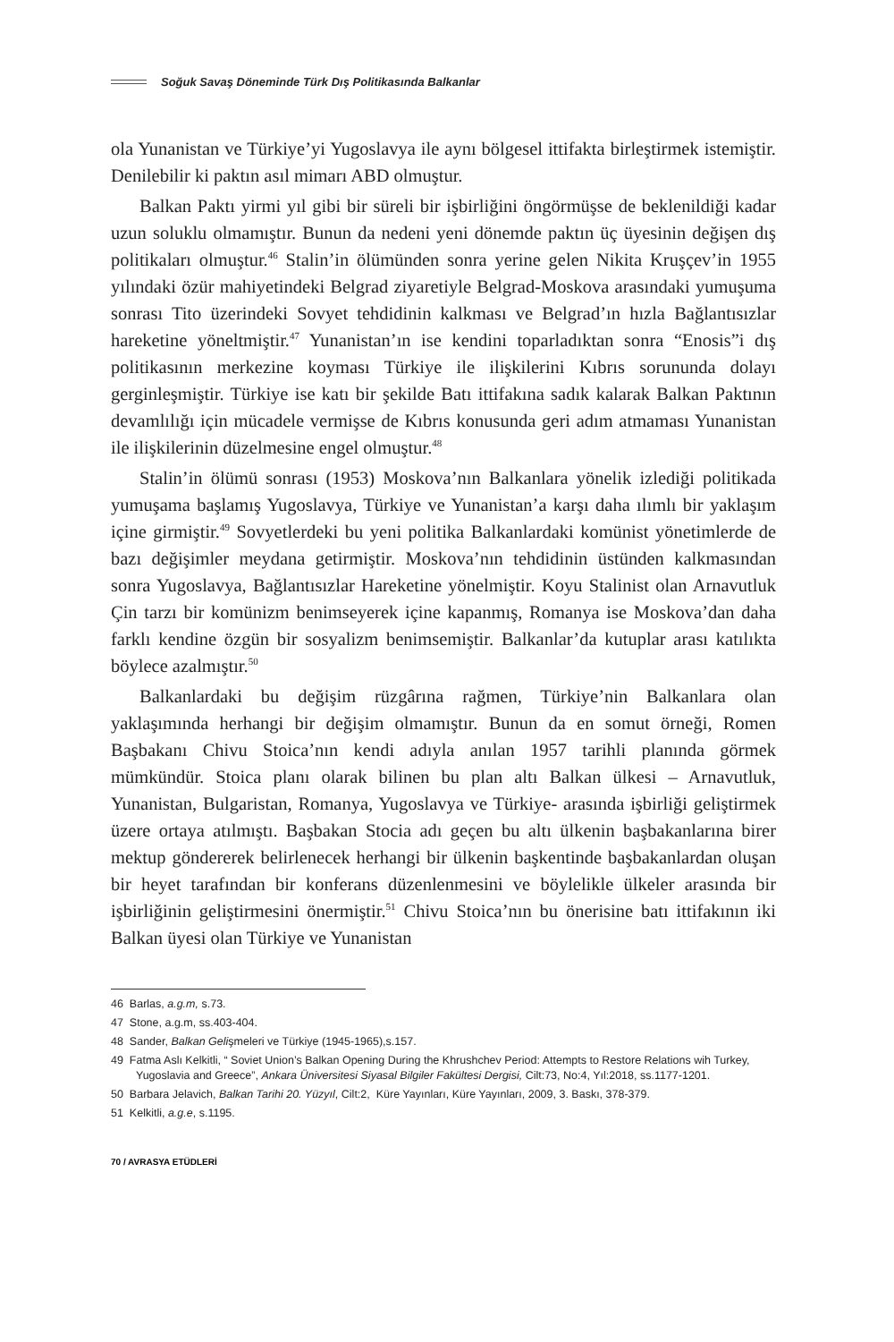Soğuk Savaş Döneminde Türk Dış Politikasında Balkanlar
ola Yunanistan ve Türkiye’yi Yugoslavya ile aynı bölgesel ittifakta birleştirmek istemiştir. Denilebilir ki paktın asıl mimarı ABD olmuştur.
Balkan Paktı yirmi yıl gibi bir süreli bir işbirliğini öngörmüşse de beklenildiği kadar uzun soluklu olmamıştır. Bunun da nedeni yeni dönemde paktın üç üyesinin değişen dış politikaları olmuştur.<sup>46</sup> Stalin’in ölümünden sonra yerine gelen Nikita Kruşçev’in 1955 yılındaki özür mahiyetindeki Belgrad ziyaretiyle Belgrad-Moskova arasındaki yumuşuma sonrası Tito üzerindeki Sovyet tehdidinin kalkması ve Belgrad’ın hızla Bağlantısızlar hareketine yöneltmiştir.<sup>47</sup> Yunanistan’ın ise kendini toparladıktan sonra “Enosis”i dış politikasının merkezine koyması Türkiye ile ilişkilerini Kıbrıs sorununda dolayı gerginleşmiştir. Türkiye ise katı bir şekilde Batı ittifakına sadık kalarak Balkan Paktının devamlılığı için mücadele vermişse de Kıbrıs konusunda geri adım atmaması Yunanistan ile ilişkilerinin düzelmesine engel olmuştur.<sup>48</sup>
Stalin’in ölümü sonrası (1953) Moskova’nın Balkanlara yönelik izlediği politikada yumuşama başlamış Yugoslavya, Türkiye ve Yunanistan’a karşı daha ılımlı bir yaklaşım içine girmiştir.<sup>49</sup> Sovyetlerdeki bu yeni politika Balkanlardaki komünist yönetimlerde de bazı değişimler meydana getirmiştir. Moskova’nın tehdidinin üstünden kalkmasından sonra Yugoslavya, Bağlantısızlar Hareketine yönelmiştir. Koyu Stalinist olan Arnavutluk Çin tarzı bir komünizm benimseyerek içine kapanmış, Romanya ise Moskova’dan daha farklı kendine özgün bir sosyalizm benimsemiştir. Balkanlar’da kutuplar arası katılıkta böylece azalmıştır.<sup>50</sup>
Balkanlardaki bu değişim rüzgârına rağmen, Türkiye’nin Balkanlara olan yaklaşımında herhangi bir değişim olmamıştır. Bunun da en somut örneği, Romen Başbakanı Chivu Stoica’nın kendi adıyla anılan 1957 tarihli planında görmek mümkündür. Stoica planı olarak bilinen bu plan altı Balkan ülkesi – Arnavutluk, Yunanistan, Bulgaristan, Romanya, Yugoslavya ve Türkiye- arasında işbirliği geliştirmek üzere ortaya atılmıştı. Başbakan Stocia adı geçen bu altı ülkenin başbakanlarına birer mektup göndererek belirlenecek herhangi bir ülkenin başkentinde başbakanlardan oluşan bir heyet tarafından bir konferans düzenlenmesini ve böylelikle ülkeler arasında bir işbirliğinin geliştirmesini önermiştir.<sup>51</sup> Chivu Stoica’nın bu önerisine batı ittifakının iki Balkan üyesi olan Türkiye ve Yunanistan
46 Barlas, a.g.m, s.73.
47 Stone, a.g.m, ss.403-404.
48 Sander, Balkan Gelişmeleri ve Türkiye (1945-1965),s.157.
49 Fatma Aslı Kelkitli, “ Soviet Union’s Balkan Opening During the Khrushchev Period: Attempts to Restore Relations wih Turkey, Yugoslavia and Greece”, Ankara Üniversitesi Siyasal Bilgiler Fakültesi Dergisi, Cilt:73, No:4, Yıl:2018, ss.1177-1201.
50 Barbara Jelavich, Balkan Tarihi 20. Yüzyıl, Cilt:2, Küre Yayınları, Küre Yayınları, 2009, 3. Baskı, 378-379.
51 Kelkitli, a.g.e, s.1195.
70 / AVRASYA ETÜDLERİ